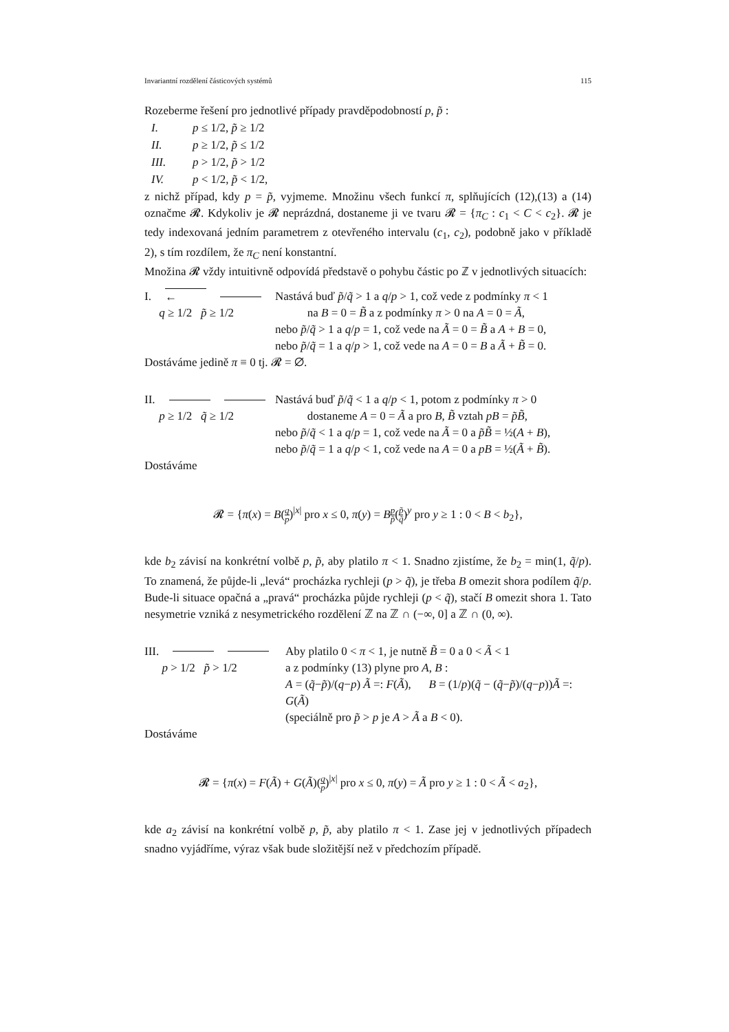Invariantní rozdělení částicových systémů 115
Rozeberme řešení pro jednotlivé případy pravděpodobností p, p̃ :
I. p ≤ 1/2, p̃ ≥ 1/2
II. p ≥ 1/2, p̃ ≤ 1/2
III. p > 1/2, p̃ > 1/2
IV. p < 1/2, p̃ < 1/2,
z nichž případ, kdy p = p̃, vyjmeme. Množinu všech funkcí π, splňujících (12),(13) a (14) označme 𝓡. Kdykoliv je 𝓡 neprázdná, dostaneme ji ve tvaru 𝓡 = {π<sub>C</sub> : c<sub>1</sub> < C < c<sub>2</sub>}. 𝓡 je tedy indexovaná jedním parametrem z otevřeného intervalu (c<sub>1</sub>, c<sub>2</sub>), podobně jako v příkladě 2), s tím rozdílem, že π<sub>C</sub> není konstantní.
Množina 𝓡 vždy intuitivně odpovídá představě o pohybu částic po ℤ v jednotlivých situacích:
I. ←
q ≥ 1/2 p̃ ≥ 1/2
Nastává buď p̃/q̃ > 1 a q/p > 1, což vede z podmínky π < 1
na B = 0 = B̃ a z podmínky π > 0 na A = 0 = Ã,
nebo p̃/q̃ > 1 a q/p = 1, což vede na Ã = 0 = B̃ a A + B = 0,
nebo p̃/q̃ = 1 a q/p > 1, což vede na A = 0 = B a Ã + B̃ = 0.
Dostáváme jedině π ≡ 0 tj. 𝓡 = ∅.
II.
p ≥ 1/2 q̃ ≥ 1/2
Nastává buď p̃/q̃ < 1 a q/p < 1, potom z podmínky π > 0
dostaneme A = 0 = Ã a pro B, B̃ vztah pB = p̃B̃,
nebo p̃/q̃ < 1 a q/p = 1, což vede na Ã = 0 a p̃B̃ = ½(A + B),
nebo p̃/q̃ = 1 a q/p < 1, což vede na A = 0 a pB = ½(Ã + B̃).
Dostáváme
𝓡 = {π(x) = B(q p)<sup>|x|</sup> pro x ≤ 0, π(y) = Bp p̃(p̃ q̃)<sup>y</sup> pro y ≥ 1 : 0 < B < b<sub>2</sub>},
kde b<sub>2</sub> závisí na konkrétní volbě p, p̃, aby platilo π < 1. Snadno zjistíme, že b<sub>2</sub> = min(1, q̃/p). To znamená, že půjde-li „levá“ procházka rychleji (p > q̃), je třeba B omezit shora podílem q̃/p. Bude-li situace opačná a „pravá“ procházka půjde rychleji (p < q̃), stačí B omezit shora 1. Tato nesymetrie vzniká z nesymetrického rozdělení ℤ na ℤ ∩ (−∞, 0] a ℤ ∩ (0, ∞).
III.
p > 1/2 p̃ > 1/2
Aby platilo 0 < π < 1, je nutně B̃ = 0 a 0 < Ã < 1
a z podmínky (13) plyne pro A, B :
A = (q̃−p̃)/(q−p) Ã =: F(Ã), B = (1/p)(q̃ − (q̃−p̃)/(q−p))Ã =: G(Ã)
(speciálně pro p̃ > p je A > Ã a B < 0).
Dostáváme
𝓡 = {π(x) = F(Ã) + G(Ã)(q p)<sup>|x|</sup> pro x ≤ 0, π(y) = Ã pro y ≥ 1 : 0 < Ã < a<sub>2</sub>},
kde a<sub>2</sub> závisí na konkrétní volbě p, p̃, aby platilo π < 1. Zase jej v jednotlivých případech snadno vyjádříme, výraz však bude složitější než v předchozím případě.